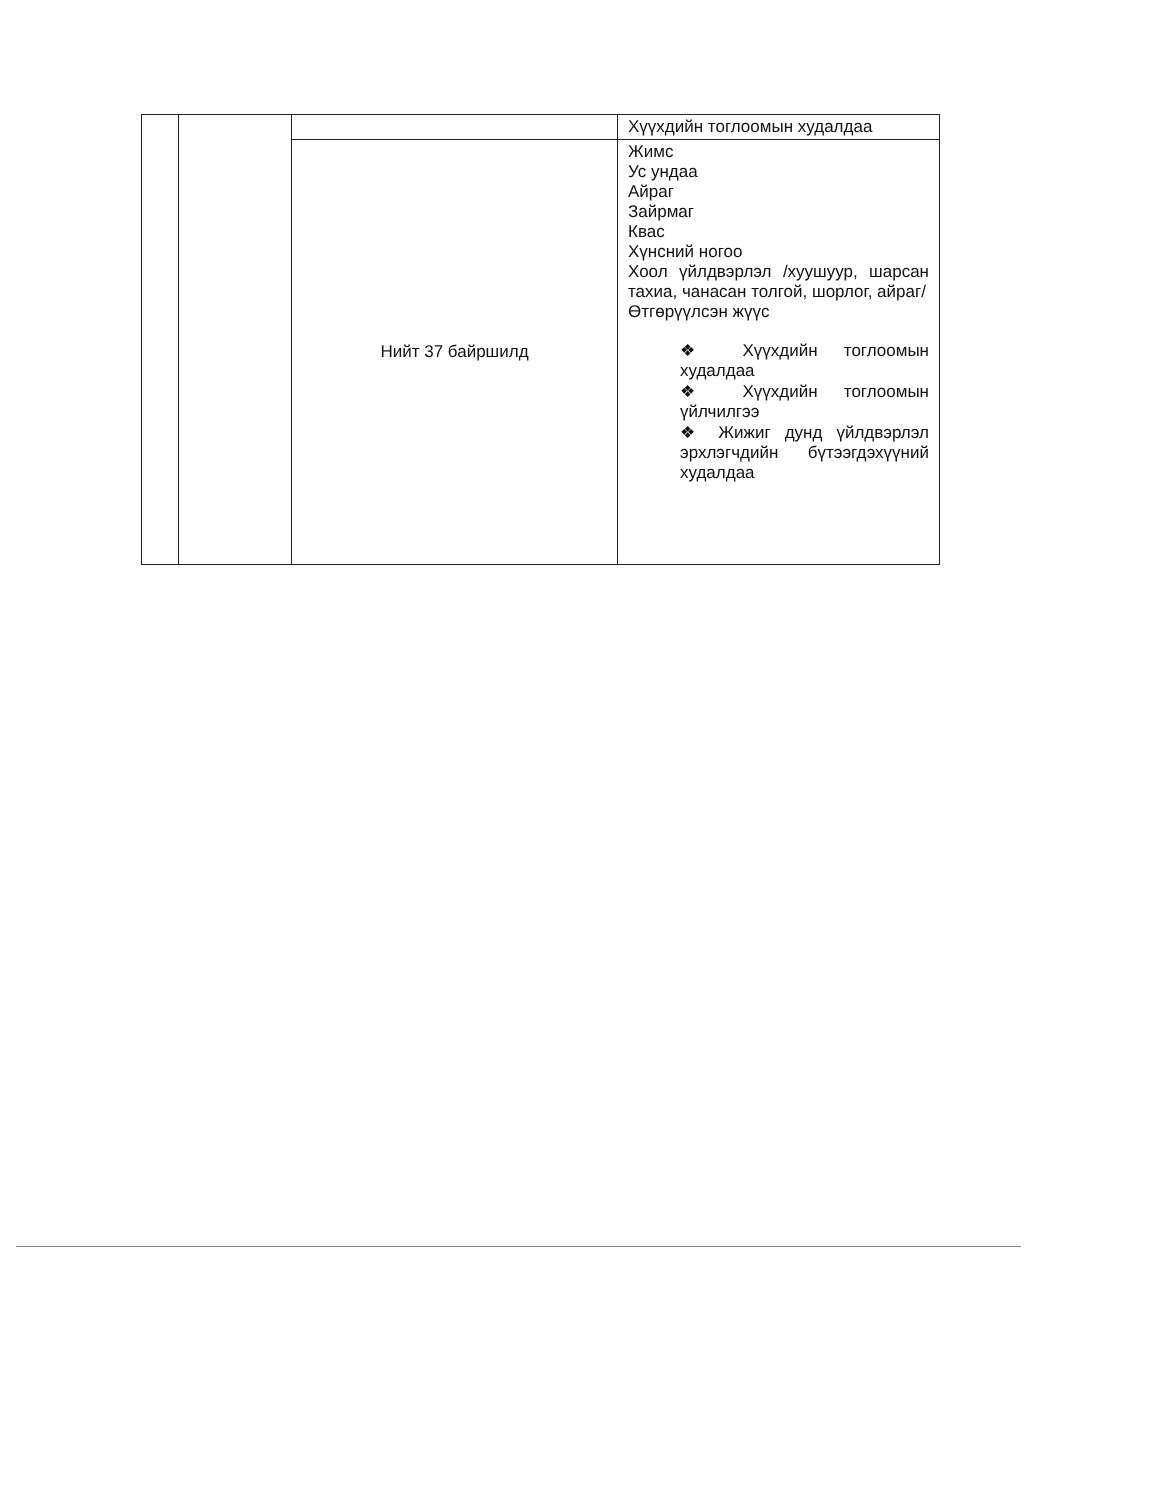| | | | Хүүхдийн тоглоомын худалдаа |
| | | Нийт 37 байршилд | Жимс Ус ундаа Айраг Зайрмаг Квас Хүнсний ногоо Хоол үйлдвэрлэл /хуушуур, шарсан тахиа, чанасан толгой, шорлог, айраг/ Өтгөрүүлсэн жүүс ❖ Хүүхдийн тоглоомын худалдаа ❖ Хүүхдийн тоглоомын үйлчилгээ ❖ Жижиг дунд үйлдвэрлэл эрхлэгчдийн бүтээгдэхүүний худалдаа |